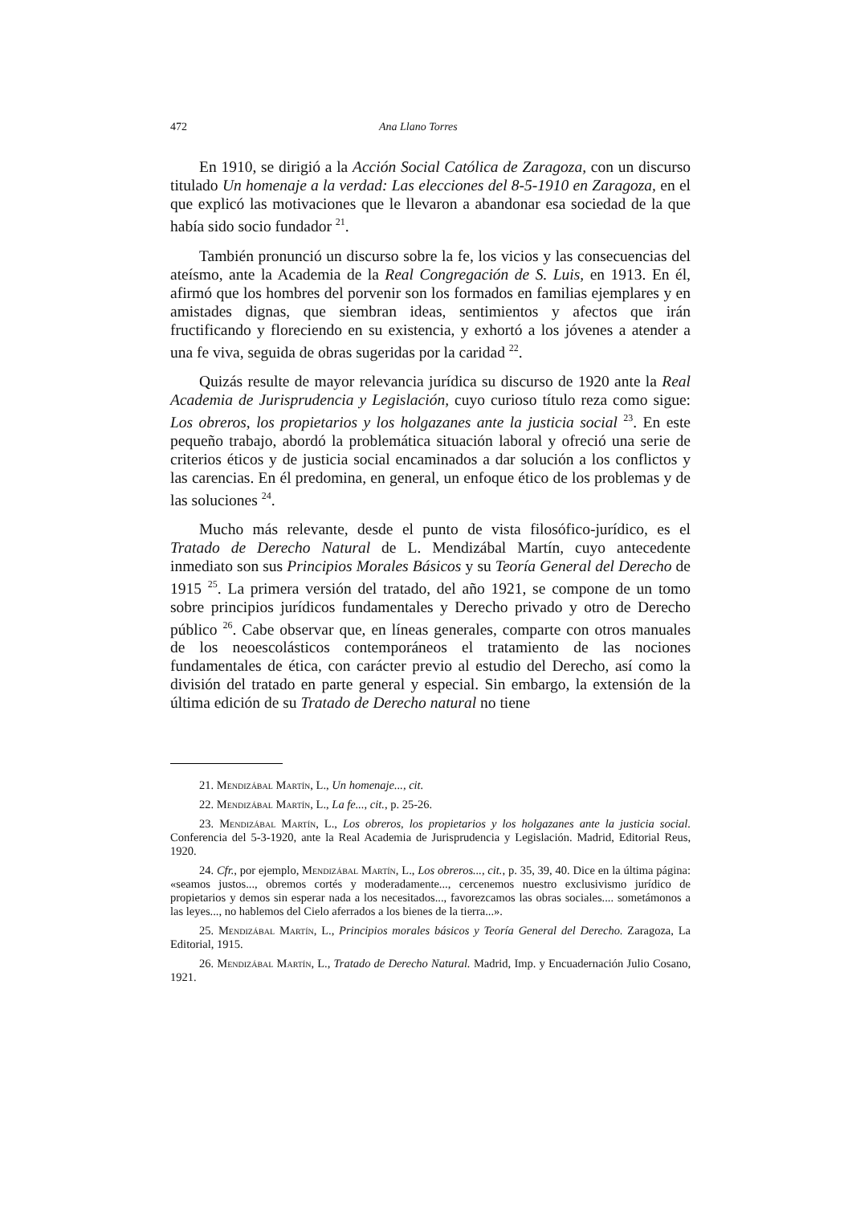472 Ana Llano Torres
En 1910, se dirigió a la Acción Social Católica de Zaragoza, con un discurso titulado Un homenaje a la verdad: Las elecciones del 8-5-1910 en Zaragoza, en el que explicó las motivaciones que le llevaron a abandonar esa sociedad de la que había sido socio fundador <sup>21</sup>.
También pronunció un discurso sobre la fe, los vicios y las consecuencias del ateísmo, ante la Academia de la Real Congregación de S. Luis, en 1913. En él, afirmó que los hombres del porvenir son los formados en familias ejemplares y en amistades dignas, que siembran ideas, sentimientos y afectos que irán fructificando y floreciendo en su existencia, y exhortó a los jóvenes a atender a una fe viva, seguida de obras sugeridas por la caridad <sup>22</sup>.
Quizás resulte de mayor relevancia jurídica su discurso de 1920 ante la Real Academia de Jurisprudencia y Legislación, cuyo curioso título reza como sigue: Los obreros, los propietarios y los holgazanes ante la justicia social <sup>23</sup>. En este pequeño trabajo, abordó la problemática situación laboral y ofreció una serie de criterios éticos y de justicia social encaminados a dar solución a los conflictos y las carencias. En él predomina, en general, un enfoque ético de los problemas y de las soluciones <sup>24</sup>.
Mucho más relevante, desde el punto de vista filosófico-jurídico, es el Tratado de Derecho Natural de L. Mendizábal Martín, cuyo antecedente inmediato son sus Principios Morales Básicos y su Teoría General del Derecho de 1915 <sup>25</sup>. La primera versión del tratado, del año 1921, se compone de un tomo sobre principios jurídicos fundamentales y Derecho privado y otro de Derecho público <sup>26</sup>. Cabe observar que, en líneas generales, comparte con otros manuales de los neoescolásticos contemporáneos el tratamiento de las nociones fundamentales de ética, con carácter previo al estudio del Derecho, así como la división del tratado en parte general y especial. Sin embargo, la extensión de la última edición de su Tratado de Derecho natural no tiene
21. Mendizábal Martín, L., Un homenaje..., cit.
22. Mendizábal Martín, L., La fe..., cit., p. 25-26.
23. Mendizábal Martín, L., Los obreros, los propietarios y los holgazanes ante la justicia social. Conferencia del 5-3-1920, ante la Real Academia de Jurisprudencia y Legislación. Madrid, Editorial Reus, 1920.
24. Cfr., por ejemplo, Mendizábal Martín, L., Los obreros..., cit., p. 35, 39, 40. Dice en la última página: «seamos justos..., obremos cortés y moderadamente..., cercenemos nuestro exclusivismo jurídico de propietarios y demos sin esperar nada a los necesitados..., favorezcamos las obras sociales.... sometámonos a las leyes..., no hablemos del Cielo aferrados a los bienes de la tierra...».
25. Mendizábal Martín, L., Principios morales básicos y Teoría General del Derecho. Zaragoza, La Editorial, 1915.
26. Mendizábal Martín, L., Tratado de Derecho Natural. Madrid, Imp. y Encuadernación Julio Cosano, 1921.